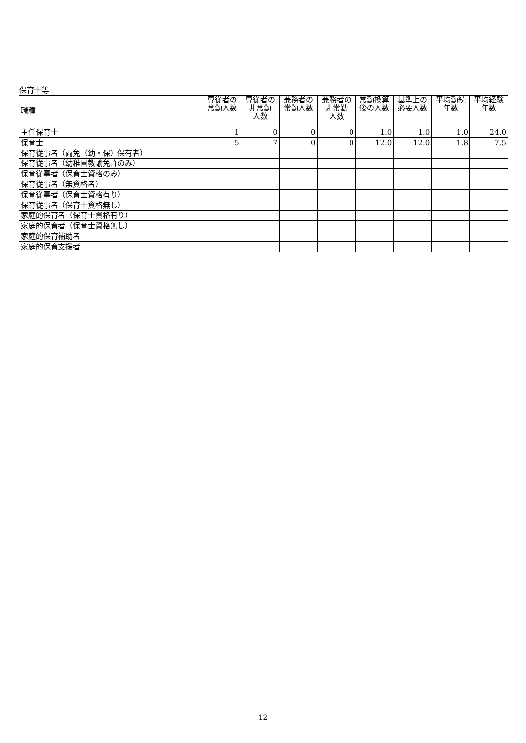保育士等
| 職種 | 専従者の 常勤人数 | 専従者の 非常勤 人数 | 兼務者の 常勤人数 | 兼務者の 非常勤 人数 | 常勤換算 後の人数 | 基準上の 必要人数 | 平均勤続 年数 | 平均経験 年数 |
| --- | --- | --- | --- | --- | --- | --- | --- | --- |
| 主任保育士 | 1 | 0 | 0 | 0 | 1.0 | 1.0 | 1.0 | 24.0 |
| 保育士 | 5 | 7 | 0 | 0 | 12.0 | 12.0 | 1.8 | 7.5 |
| 保育従事者（両免（幼・保）保有者） | | | | | | | | |
| 保育従事者（幼稚園教諭免許のみ） | | | | | | | | |
| 保育従事者（保育士資格のみ） | | | | | | | | |
| 保育従事者（無資格者） | | | | | | | | |
| 保育従事者（保育士資格有り） | | | | | | | | |
| 保育従事者（保育士資格無し） | | | | | | | | |
| 家庭的保育者（保育士資格有り） | | | | | | | | |
| 家庭的保育者（保育士資格無し） | | | | | | | | |
| 家庭的保育補助者 | | | | | | | | |
| 家庭的保育支援者 | | | | | | | | |
12